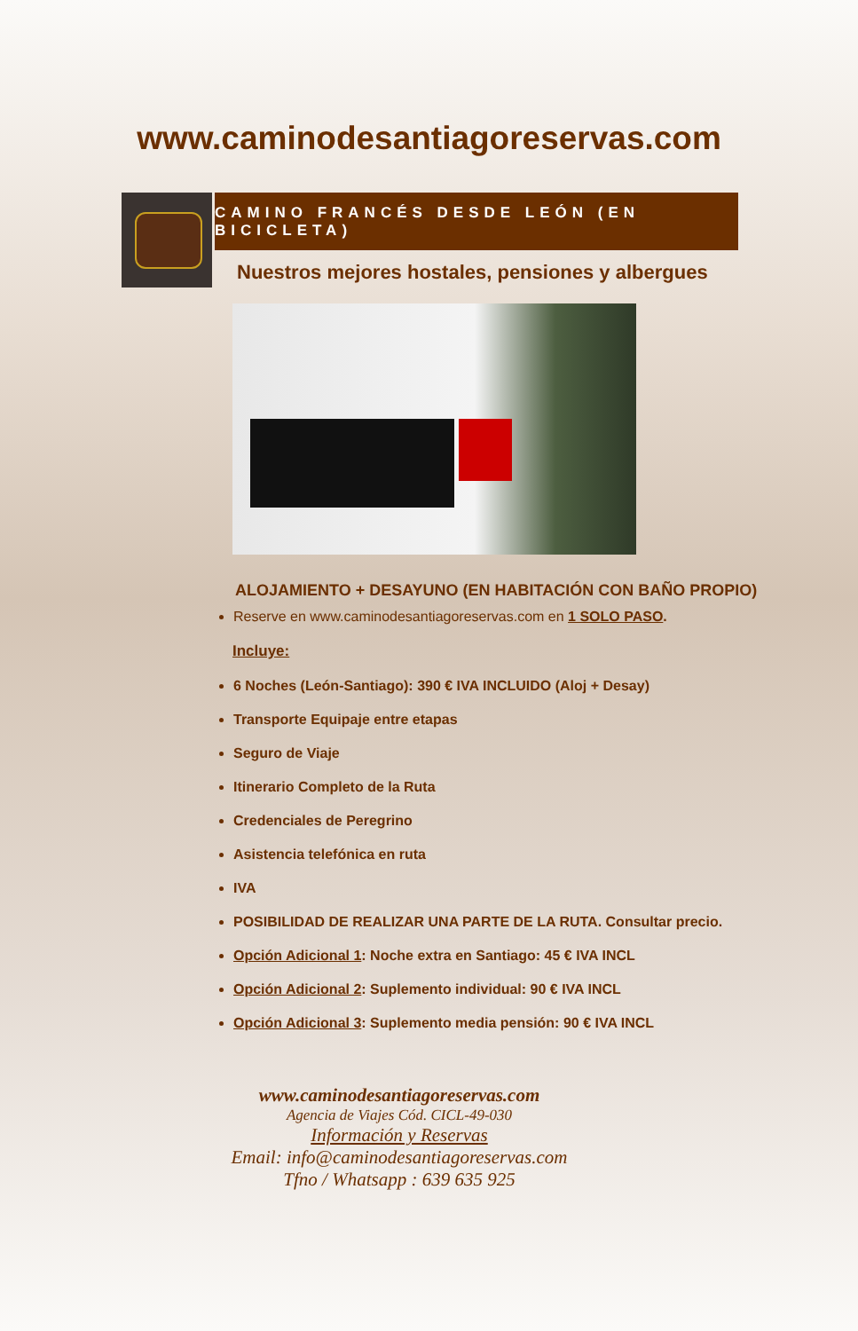www.caminodesantiagoreservas.com
CAMINO FRANCÉS DESDE LEÓN (EN BICICLETA)
Nuestros mejores hostales, pensiones y albergues
ALOJAMIENTO + DESAYUNO (EN HABITACIÓN CON BAÑO PROPIO)
Reserve en www.caminodesantiagoreservas.com en 1 SOLO PASO.
Incluye:
6 Noches (León-Santiago): 390 € IVA INCLUIDO (Aloj + Desay)
Transporte Equipaje entre etapas
Seguro de Viaje
Itinerario Completo de la Ruta
Credenciales de Peregrino
Asistencia telefónica en ruta
IVA
POSIBILIDAD DE REALIZAR UNA PARTE DE LA RUTA. Consultar precio.
Opción Adicional 1: Noche extra en Santiago: 45 € IVA INCL
Opción Adicional 2: Suplemento individual: 90 € IVA INCL
Opción Adicional 3: Suplemento media pensión: 90 € IVA INCL
www.caminodesantiagoreservas.com
Agencia de Viajes Cód. CICL-49-030
Información y Reservas
Email: info@caminodesantiagoreservas.com
Tfno / Whatsapp : 639 635 925